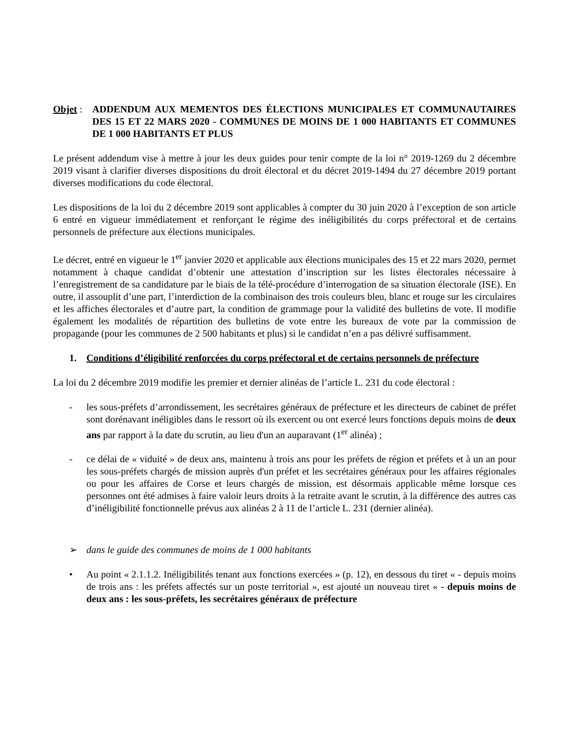Objet :
ADDENDUM AUX MEMENTOS DES ÉLECTIONS MUNICIPALES ET COMMUNAUTAIRES DES 15 ET 22 MARS 2020 - COMMUNES DE MOINS DE 1 000 HABITANTS ET COMMUNES DE 1 000 HABITANTS ET PLUS
Le présent addendum vise à mettre à jour les deux guides pour tenir compte de la loi n° 2019-1269 du 2 décembre 2019 visant à clarifier diverses dispositions du droit électoral et du décret 2019-1494 du 27 décembre 2019 portant diverses modifications du code électoral.
Les dispositions de la loi du 2 décembre 2019 sont applicables à compter du 30 juin 2020 à l’exception de son article 6 entré en vigueur immédiatement et renforçant le régime des inéligibilités du corps préfectoral et de certains personnels de préfecture aux élections municipales.
Le décret, entré en vigueur le 1<sup>er</sup> janvier 2020 et applicable aux élections municipales des 15 et 22 mars 2020, permet notamment à chaque candidat d’obtenir une attestation d’inscription sur les listes électorales nécessaire à l’enregistrement de sa candidature par le biais de la télé-procédure d’interrogation de sa situation électorale (ISE). En outre, il assouplit d’une part, l’interdiction de la combinaison des trois couleurs bleu, blanc et rouge sur les circulaires et les affiches électorales et d’autre part, la condition de grammage pour la validité des bulletins de vote. Il modifie également les modalités de répartition des bulletins de vote entre les bureaux de vote par la commission de propagande (pour les communes de 2 500 habitants et plus) si le candidat n’en a pas délivré suffisamment.
1. Conditions d’éligibilité renforcées du corps préfectoral et de certains personnels de préfecture
La loi du 2 décembre 2019 modifie les premier et dernier alinéas de l’article L. 231 du code électoral :
- les sous-préfets d’arrondissement, les secrétaires généraux de préfecture et les directeurs de cabinet de préfet sont dorénavant inéligibles dans le ressort où ils exercent ou ont exercé leurs fonctions depuis moins de deux ans par rapport à la date du scrutin, au lieu d'un an auparavant (1<sup>er</sup> alinéa) ;
- ce délai de « viduité » de deux ans, maintenu à trois ans pour les préfets de région et préfets et à un an pour les sous-préfets chargés de mission auprès d'un préfet et les secrétaires généraux pour les affaires régionales ou pour les affaires de Corse et leurs chargés de mission, est désormais applicable même lorsque ces personnes ont été admises à faire valoir leurs droits à la retraite avant le scrutin, à la différence des autres cas d’inéligibilité fonctionnelle prévus aux alinéas 2 à 11 de l’article L. 231 (dernier alinéa).
➢ dans le guide des communes de moins de 1 000 habitants
• Au point « 2.1.1.2. Inéligibilités tenant aux fonctions exercées » (p. 12), en dessous du tiret « - depuis moins de trois ans : les préfets affectés sur un poste territorial », est ajouté un nouveau tiret « - depuis moins de deux ans : les sous-préfets, les secrétaires généraux de préfecture